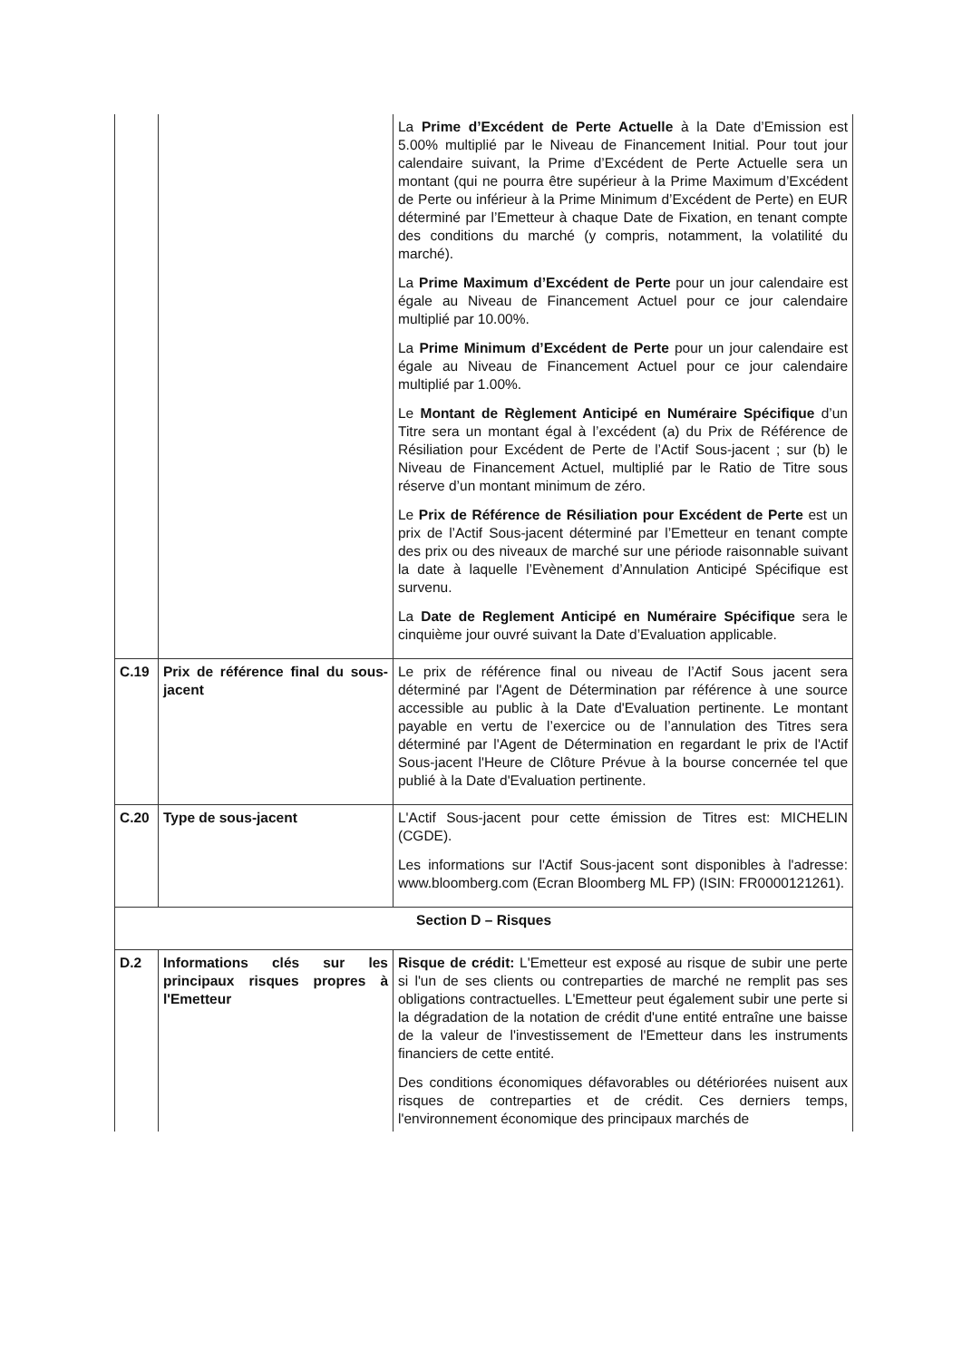| | | La Prime d’Excédent de Perte Actuelle à la Date d’Emission est 5.00% multiplié par le Niveau de Financement Initial. Pour tout jour calendaire suivant, la Prime d’Excédent de Perte Actuelle sera un montant (qui ne pourra être supérieur à la Prime Maximum d’Excédent de Perte ou inférieur à la Prime Minimum d’Excédent de Perte) en EUR déterminé par l’Emetteur à chaque Date de Fixation, en tenant compte des conditions du marché (y compris, notamment, la volatilité du marché). La Prime Maximum d’Excédent de Perte pour un jour calendaire est égale au Niveau de Financement Actuel pour ce jour calendaire multiplié par 10.00%. La Prime Minimum d’Excédent de Perte pour un jour calendaire est égale au Niveau de Financement Actuel pour ce jour calendaire multiplié par 1.00%. Le Montant de Règlement Anticipé en Numéraire Spécifique d’un Titre sera un montant égal à l’excédent (a) du Prix de Référence de Résiliation pour Excédent de Perte de l’Actif Sous-jacent ; sur (b) le Niveau de Financement Actuel, multiplié par le Ratio de Titre sous réserve d’un montant minimum de zéro. Le Prix de Référence de Résiliation pour Excédent de Perte est un prix de l’Actif Sous-jacent déterminé par l’Emetteur en tenant compte des prix ou des niveaux de marché sur une période raisonnable suivant la date à laquelle l’Evènement d’Annulation Anticipé Spécifique est survenu. La Date de Reglement Anticipé en Numéraire Spécifique sera le cinquième jour ouvré suivant la Date d’Evaluation applicable. |
| C.19 | Prix de référence final du sous-jacent | Le prix de référence final ou niveau de l’Actif Sous jacent sera déterminé par l'Agent de Détermination par référence à une source accessible au public à la Date d'Evaluation pertinente. Le montant payable en vertu de l’exercice ou de l’annulation des Titres sera déterminé par l'Agent de Détermination en regardant le prix de l'Actif Sous-jacent l'Heure de Clôture Prévue à la bourse concernée tel que publié à la Date d'Evaluation pertinente. |
| C.20 | Type de sous-jacent | L'Actif Sous-jacent pour cette émission de Titres est: MICHELIN (CGDE). Les informations sur l'Actif Sous-jacent sont disponibles à l'adresse: www.bloomberg.com (Ecran Bloomberg ML FP) (ISIN: FR0000121261). |
| Section D – Risques | | |
| D.2 | Informations clés sur les principaux risques propres à l'Emetteur | Risque de crédit: L'Emetteur est exposé au risque de subir une perte si l'un de ses clients ou contreparties de marché ne remplit pas ses obligations contractuelles. L'Emetteur peut également subir une perte si la dégradation de la notation de crédit d'une entité entraîne une baisse de la valeur de l'investissement de l'Emetteur dans les instruments financiers de cette entité. Des conditions économiques défavorables ou détériorées nuisent aux risques de contreparties et de crédit. Ces derniers temps, l'environnement économique des principaux marchés de |